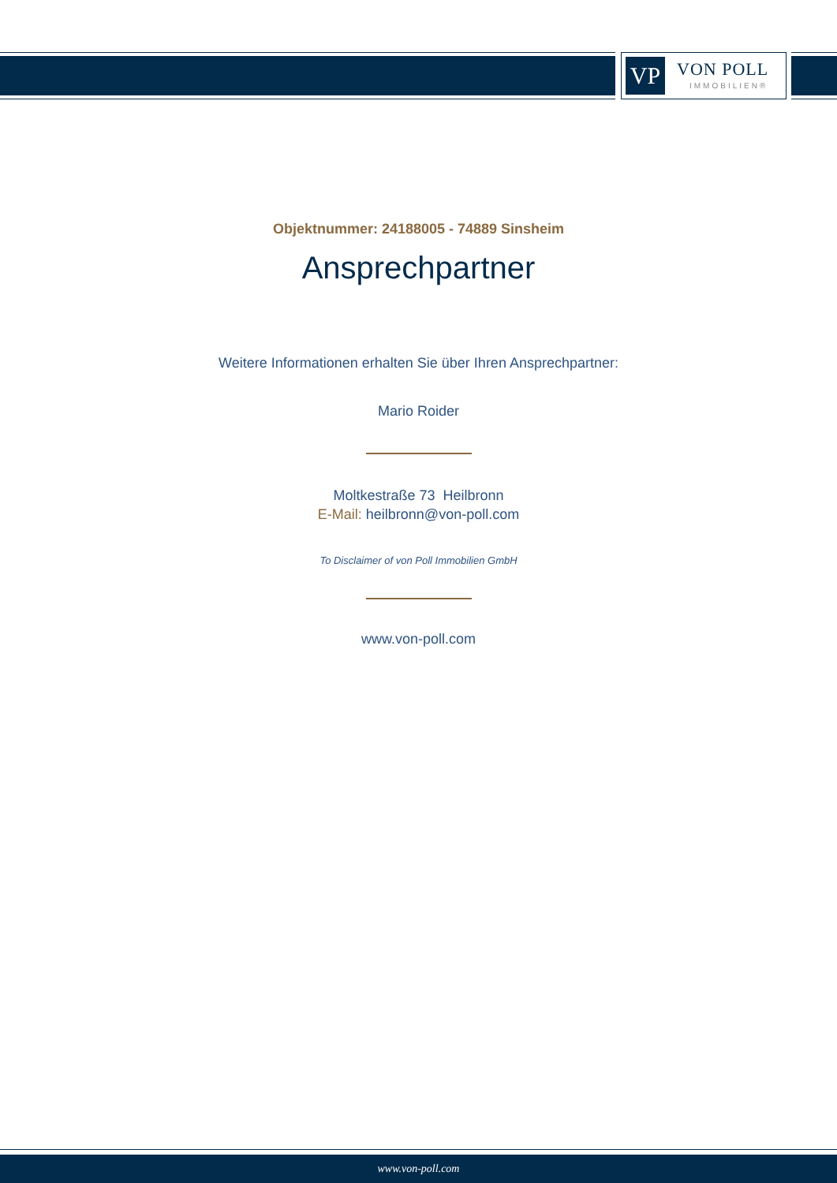VP VON POLL
IMMOBILIEN®
Objektnummer: 24188005 - 74889 Sinsheim
Ansprechpartner
Weitere Informationen erhalten Sie über Ihren Ansprechpartner:
Mario Roider
Moltkestraße 73 Heilbronn
E-Mail: heilbronn@von-poll.com
To Disclaimer of von Poll Immobilien GmbH
www.von-poll.com
www.von-poll.com